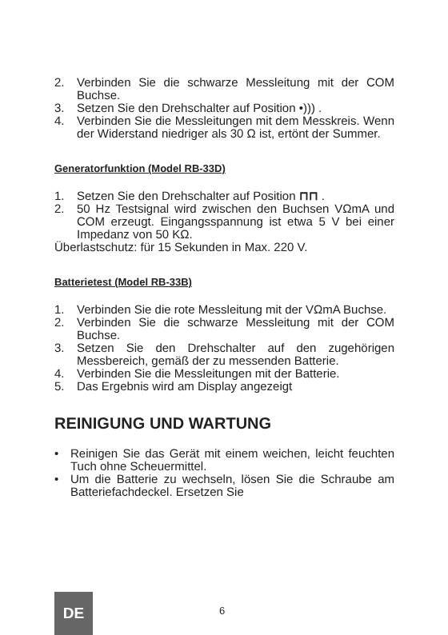2. Verbinden Sie die schwarze Messleitung mit der COM Buchse.
3. Setzen Sie den Drehschalter auf Position •))) .
4. Verbinden Sie die Messleitungen mit dem Messkreis. Wenn der Widerstand niedriger als 30 Ω ist, ertönt der Summer.
Generatorfunktion (Model RB-33D)
1. Setzen Sie den Drehschalter auf Position ⊓⊓ .
2. 50 Hz Testsignal wird zwischen den Buchsen VΩmA und COM erzeugt. Eingangsspannung ist etwa 5 V bei einer Impedanz von 50 KΩ.
Überlastschutz: für 15 Sekunden in Max. 220 V.
Batterietest (Model RB-33B)
1. Verbinden Sie die rote Messleitung mit der VΩmA Buchse.
2. Verbinden Sie die schwarze Messleitung mit der COM Buchse.
3. Setzen Sie den Drehschalter auf den zugehörigen Messbereich, gemäß der zu messenden Batterie.
4. Verbinden Sie die Messleitungen mit der Batterie.
5. Das Ergebnis wird am Display angezeigt
REINIGUNG UND WARTUNG
• Reinigen Sie das Gerät mit einem weichen, leicht feuchten Tuch ohne Scheuermittel.
• Um die Batterie zu wechseln, lösen Sie die Schraube am Batteriefachdeckel. Ersetzen Sie
DE
6